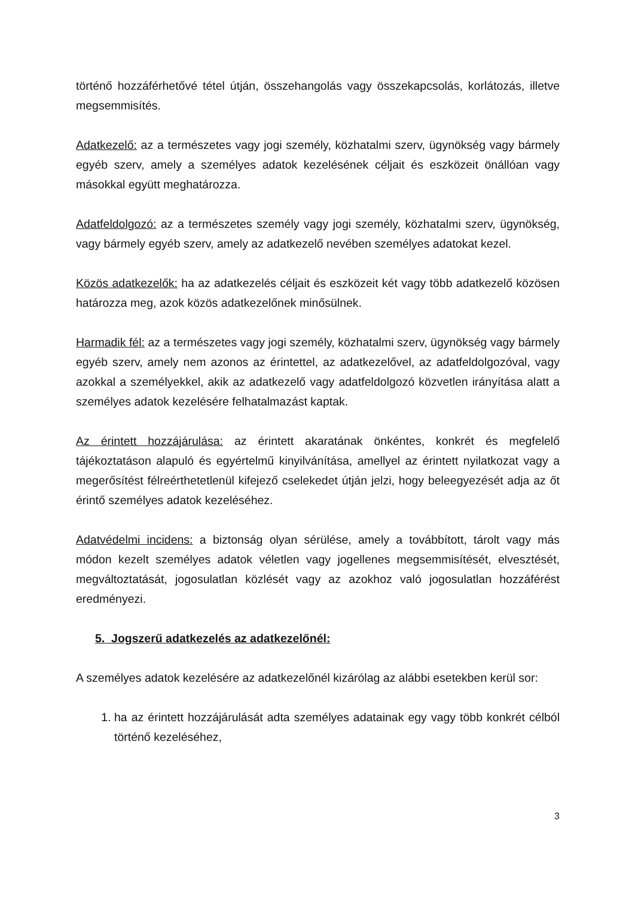történő hozzáférhetővé tétel útján, összehangolás vagy összekapcsolás, korlátozás, illetve megsemmisítés.
Adatkezelő: az a természetes vagy jogi személy, közhatalmi szerv, ügynökség vagy bármely egyéb szerv, amely a személyes adatok kezelésének céljait és eszközeit önállóan vagy másokkal együtt meghatározza.
Adatfeldolgozó: az a természetes személy vagy jogi személy, közhatalmi szerv, ügynökség, vagy bármely egyéb szerv, amely az adatkezelő nevében személyes adatokat kezel.
Közös adatkezelők: ha az adatkezelés céljait és eszközeit két vagy több adatkezelő közösen határozza meg, azok közös adatkezelőnek minősülnek.
Harmadik fél: az a természetes vagy jogi személy, közhatalmi szerv, ügynökség vagy bármely egyéb szerv, amely nem azonos az érintettel, az adatkezelővel, az adatfeldolgozóval, vagy azokkal a személyekkel, akik az adatkezelő vagy adatfeldolgozó közvetlen irányítása alatt a személyes adatok kezelésére felhatalmazást kaptak.
Az érintett hozzájárulása: az érintett akaratának önkéntes, konkrét és megfelelő tájékoztatáson alapuló és egyértelmű kinyilvánítása, amellyel az érintett nyilatkozat vagy a megerősítést félreérthetetlenül kifejező cselekedet útján jelzi, hogy beleegyezését adja az őt érintő személyes adatok kezeléséhez.
Adatvédelmi incidens: a biztonság olyan sérülése, amely a továbbított, tárolt vagy más módon kezelt személyes adatok véletlen vagy jogellenes megsemmisítését, elvesztését, megváltoztatását, jogosulatlan közlését vagy az azokhoz való jogosulatlan hozzáférést eredményezi.
5. Jogszerű adatkezelés az adatkezelőnél:
A személyes adatok kezelésére az adatkezelőnél kizárólag az alábbi esetekben kerül sor:
1. ha az érintett hozzájárulását adta személyes adatainak egy vagy több konkrét célból történő kezeléséhez,
3